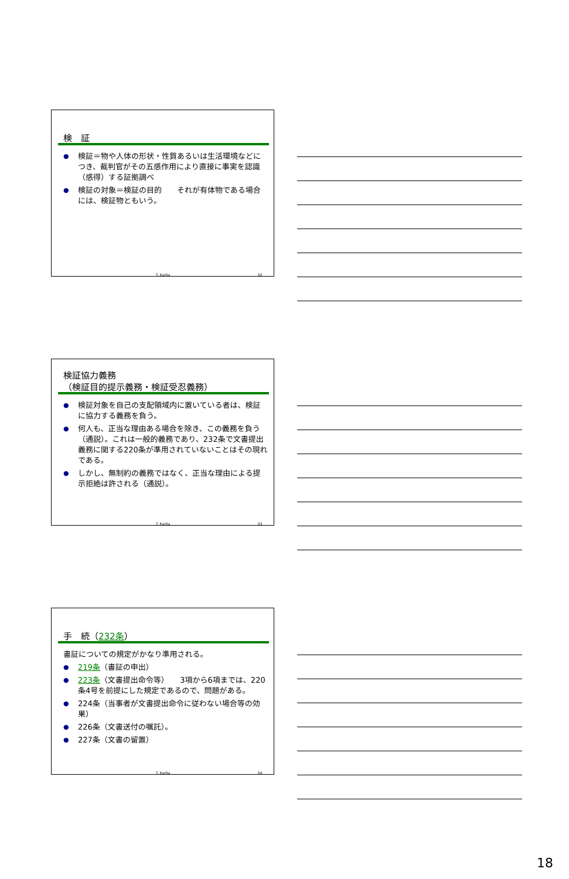検　証
● 検証＝物や人体の形状・性質あるいは生活環境などにつき、裁判官がその五感作用により直接に事実を認識（感得）する証拠調べ
● 検証の対象＝検証の目的　　それが有体物である場合には、検証物ともいう。
T. Kurita 52
検証協力義務
（検証目的提示義務・検証受忍義務）
● 検証対象を自己の支配領域内に置いている者は、検証に協力する義務を負う。
● 何人も、正当な理由ある場合を除き、この義務を負う（通説）。これは一般的義務であり、232条で文書提出義務に関する220条が準用されていないことはその現れである。
● しかし、無制約の義務ではなく、正当な理由による提示拒絶は許される（通説）。
T. Kurita 53
手　続（232条）
書証についての規定がかなり準用される。
● 219条（書証の申出）
● 223条（文書提出命令等）　　3項から6項までは、220条4号を前提にした規定であるので、問題がある。
● 224条（当事者が文書提出命令に従わない場合等の効果）
● 226条（文書送付の嘱託）。
● 227条（文書の留置）
T. Kurita 54
18